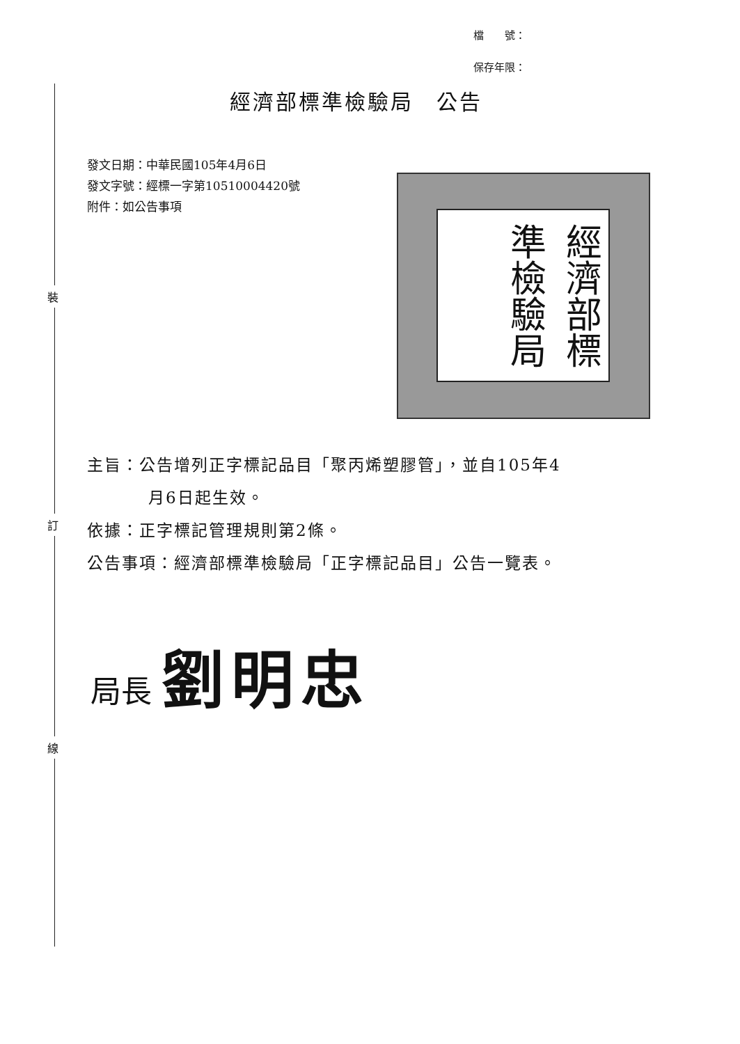裝
訂
線
檔　　號：
保存年限：
經濟部標準檢驗局　公告
發文日期：中華民國105年4月6日
發文字號：經標一字第10510004420號
附件：如公告事項
經濟部標準檢驗局
主旨：公告增列正字標記品目「聚丙烯塑膠管」，並自105年4
月6日起生效。
依據：正字標記管理規則第2條。
公告事項：經濟部標準檢驗局「正字標記品目」公告一覽表。
局長 劉明忠